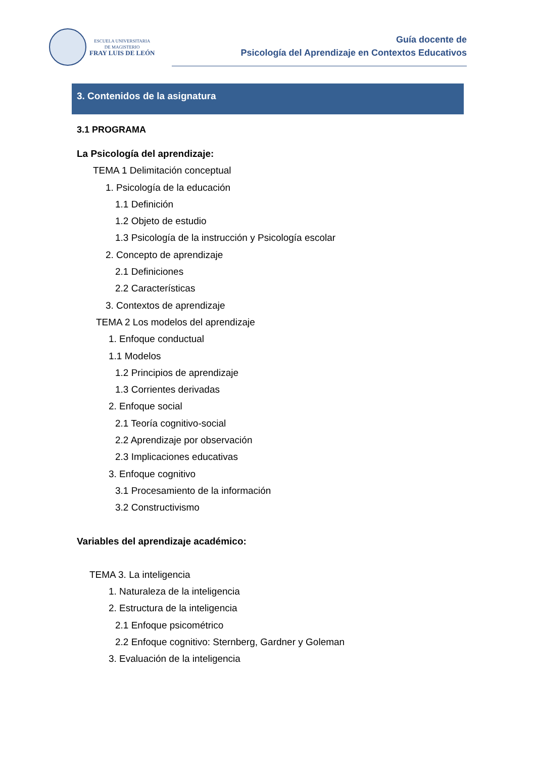ESCUELA UNIVERSITARIA
DE MAGISTERIO
FRAY LUIS DE LEÓN
Guía docente de
Psicología del Aprendizaje en Contextos Educativos
3. Contenidos de la asignatura
3.1 PROGRAMA
La Psicología del aprendizaje:
TEMA 1 Delimitación conceptual
1. Psicología de la educación
1.1 Definición
1.2 Objeto de estudio
1.3 Psicología de la instrucción y Psicología escolar
2. Concepto de aprendizaje
2.1 Definiciones
2.2 Características
3. Contextos de aprendizaje
TEMA 2 Los modelos del aprendizaje
1. Enfoque conductual
1.1 Modelos
1.2 Principios de aprendizaje
1.3 Corrientes derivadas
2. Enfoque social
2.1 Teoría cognitivo-social
2.2 Aprendizaje por observación
2.3 Implicaciones educativas
3. Enfoque cognitivo
3.1 Procesamiento de la información
3.2 Constructivismo
Variables del aprendizaje académico:
TEMA 3. La inteligencia
1. Naturaleza de la inteligencia
2. Estructura de la inteligencia
2.1 Enfoque psicométrico
2.2 Enfoque cognitivo: Sternberg, Gardner y Goleman
3. Evaluación de la inteligencia